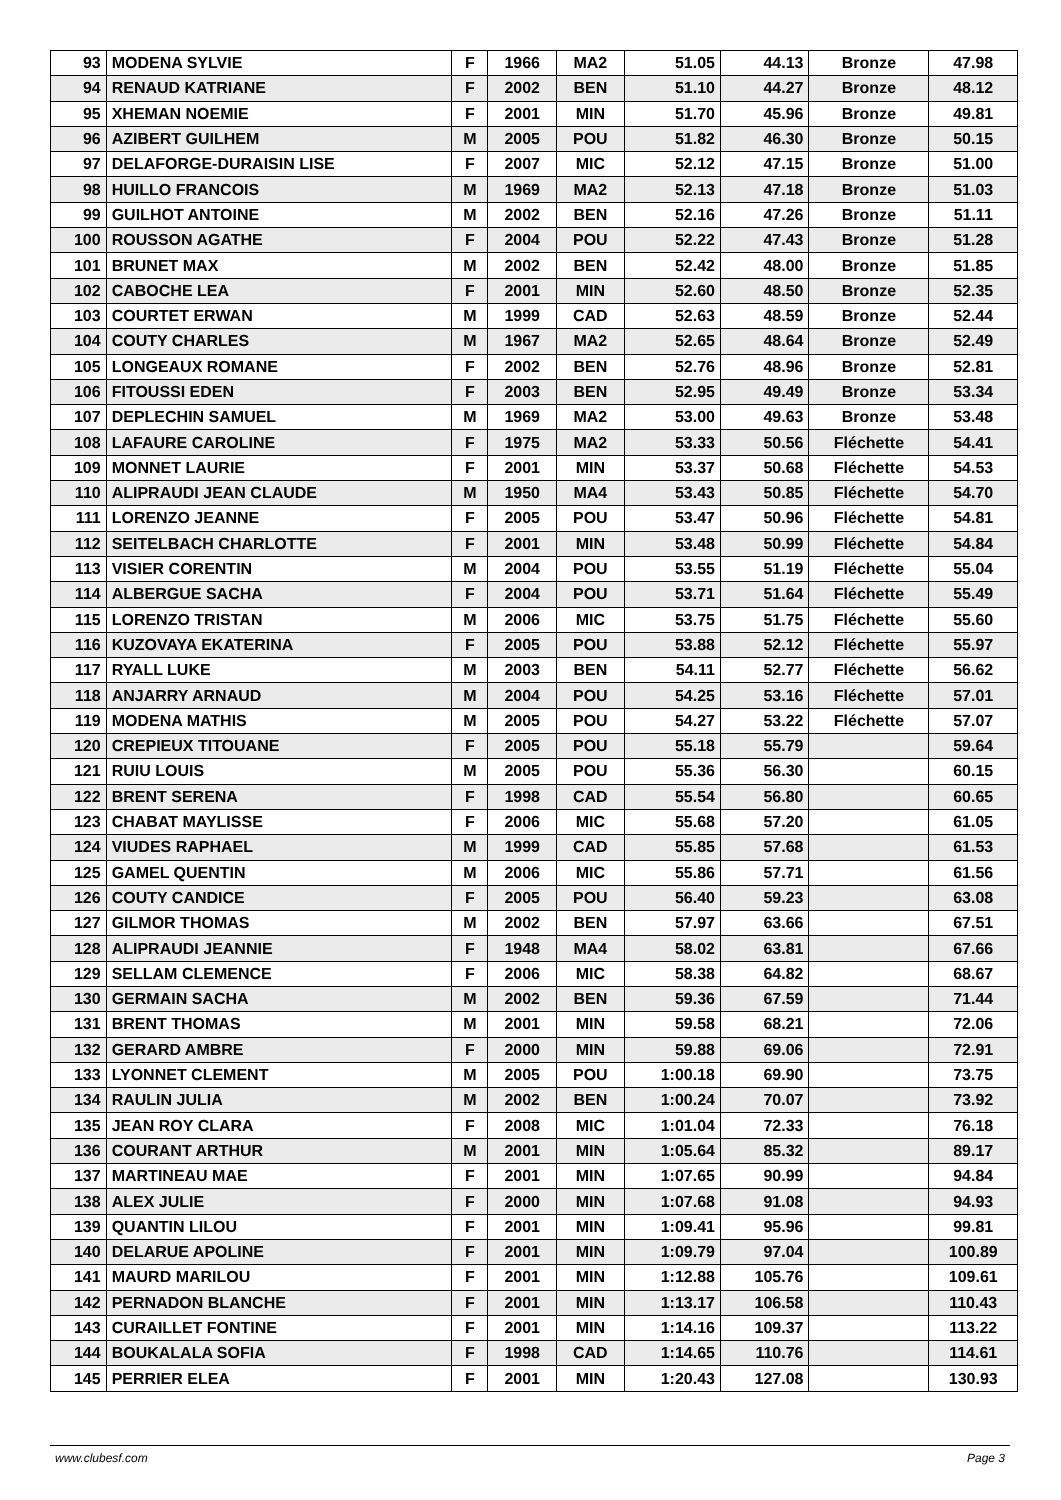| 93 | MODENA SYLVIE | F | 1966 | MA2 | 51.05 | 44.13 | Bronze | 47.98 |
| 94 | RENAUD KATRIANE | F | 2002 | BEN | 51.10 | 44.27 | Bronze | 48.12 |
| 95 | XHEMAN NOEMIE | F | 2001 | MIN | 51.70 | 45.96 | Bronze | 49.81 |
| 96 | AZIBERT GUILHEM | M | 2005 | POU | 51.82 | 46.30 | Bronze | 50.15 |
| 97 | DELAFORGE-DURAISIN LISE | F | 2007 | MIC | 52.12 | 47.15 | Bronze | 51.00 |
| 98 | HUILLO FRANCOIS | M | 1969 | MA2 | 52.13 | 47.18 | Bronze | 51.03 |
| 99 | GUILHOT ANTOINE | M | 2002 | BEN | 52.16 | 47.26 | Bronze | 51.11 |
| 100 | ROUSSON AGATHE | F | 2004 | POU | 52.22 | 47.43 | Bronze | 51.28 |
| 101 | BRUNET MAX | M | 2002 | BEN | 52.42 | 48.00 | Bronze | 51.85 |
| 102 | CABOCHE LEA | F | 2001 | MIN | 52.60 | 48.50 | Bronze | 52.35 |
| 103 | COURTET ERWAN | M | 1999 | CAD | 52.63 | 48.59 | Bronze | 52.44 |
| 104 | COUTY CHARLES | M | 1967 | MA2 | 52.65 | 48.64 | Bronze | 52.49 |
| 105 | LONGEAUX ROMANE | F | 2002 | BEN | 52.76 | 48.96 | Bronze | 52.81 |
| 106 | FITOUSSI EDEN | F | 2003 | BEN | 52.95 | 49.49 | Bronze | 53.34 |
| 107 | DEPLECHIN SAMUEL | M | 1969 | MA2 | 53.00 | 49.63 | Bronze | 53.48 |
| 108 | LAFAURE CAROLINE | F | 1975 | MA2 | 53.33 | 50.56 | Fléchette | 54.41 |
| 109 | MONNET LAURIE | F | 2001 | MIN | 53.37 | 50.68 | Fléchette | 54.53 |
| 110 | ALIPRAUDI JEAN CLAUDE | M | 1950 | MA4 | 53.43 | 50.85 | Fléchette | 54.70 |
| 111 | LORENZO JEANNE | F | 2005 | POU | 53.47 | 50.96 | Fléchette | 54.81 |
| 112 | SEITELBACH CHARLOTTE | F | 2001 | MIN | 53.48 | 50.99 | Fléchette | 54.84 |
| 113 | VISIER CORENTIN | M | 2004 | POU | 53.55 | 51.19 | Fléchette | 55.04 |
| 114 | ALBERGUE SACHA | F | 2004 | POU | 53.71 | 51.64 | Fléchette | 55.49 |
| 115 | LORENZO TRISTAN | M | 2006 | MIC | 53.75 | 51.75 | Fléchette | 55.60 |
| 116 | KUZOVAYA EKATERINA | F | 2005 | POU | 53.88 | 52.12 | Fléchette | 55.97 |
| 117 | RYALL LUKE | M | 2003 | BEN | 54.11 | 52.77 | Fléchette | 56.62 |
| 118 | ANJARRY ARNAUD | M | 2004 | POU | 54.25 | 53.16 | Fléchette | 57.01 |
| 119 | MODENA MATHIS | M | 2005 | POU | 54.27 | 53.22 | Fléchette | 57.07 |
| 120 | CREPIEUX TITOUANE | F | 2005 | POU | 55.18 | 55.79 | | 59.64 |
| 121 | RUIU LOUIS | M | 2005 | POU | 55.36 | 56.30 | | 60.15 |
| 122 | BRENT SERENA | F | 1998 | CAD | 55.54 | 56.80 | | 60.65 |
| 123 | CHABAT MAYLISSE | F | 2006 | MIC | 55.68 | 57.20 | | 61.05 |
| 124 | VIUDES RAPHAEL | M | 1999 | CAD | 55.85 | 57.68 | | 61.53 |
| 125 | GAMEL QUENTIN | M | 2006 | MIC | 55.86 | 57.71 | | 61.56 |
| 126 | COUTY CANDICE | F | 2005 | POU | 56.40 | 59.23 | | 63.08 |
| 127 | GILMOR THOMAS | M | 2002 | BEN | 57.97 | 63.66 | | 67.51 |
| 128 | ALIPRAUDI JEANNIE | F | 1948 | MA4 | 58.02 | 63.81 | | 67.66 |
| 129 | SELLAM CLEMENCE | F | 2006 | MIC | 58.38 | 64.82 | | 68.67 |
| 130 | GERMAIN SACHA | M | 2002 | BEN | 59.36 | 67.59 | | 71.44 |
| 131 | BRENT THOMAS | M | 2001 | MIN | 59.58 | 68.21 | | 72.06 |
| 132 | GERARD AMBRE | F | 2000 | MIN | 59.88 | 69.06 | | 72.91 |
| 133 | LYONNET CLEMENT | M | 2005 | POU | 1:00.18 | 69.90 | | 73.75 |
| 134 | RAULIN JULIA | M | 2002 | BEN | 1:00.24 | 70.07 | | 73.92 |
| 135 | JEAN ROY CLARA | F | 2008 | MIC | 1:01.04 | 72.33 | | 76.18 |
| 136 | COURANT ARTHUR | M | 2001 | MIN | 1:05.64 | 85.32 | | 89.17 |
| 137 | MARTINEAU MAE | F | 2001 | MIN | 1:07.65 | 90.99 | | 94.84 |
| 138 | ALEX JULIE | F | 2000 | MIN | 1:07.68 | 91.08 | | 94.93 |
| 139 | QUANTIN LILOU | F | 2001 | MIN | 1:09.41 | 95.96 | | 99.81 |
| 140 | DELARUE APOLINE | F | 2001 | MIN | 1:09.79 | 97.04 | | 100.89 |
| 141 | MAURD MARILOU | F | 2001 | MIN | 1:12.88 | 105.76 | | 109.61 |
| 142 | PERNADON BLANCHE | F | 2001 | MIN | 1:13.17 | 106.58 | | 110.43 |
| 143 | CURAILLET FONTINE | F | 2001 | MIN | 1:14.16 | 109.37 | | 113.22 |
| 144 | BOUKALALA SOFIA | F | 1998 | CAD | 1:14.65 | 110.76 | | 114.61 |
| 145 | PERRIER ELEA | F | 2001 | MIN | 1:20.43 | 127.08 | | 130.93 |
www.clubesf.com Page 3